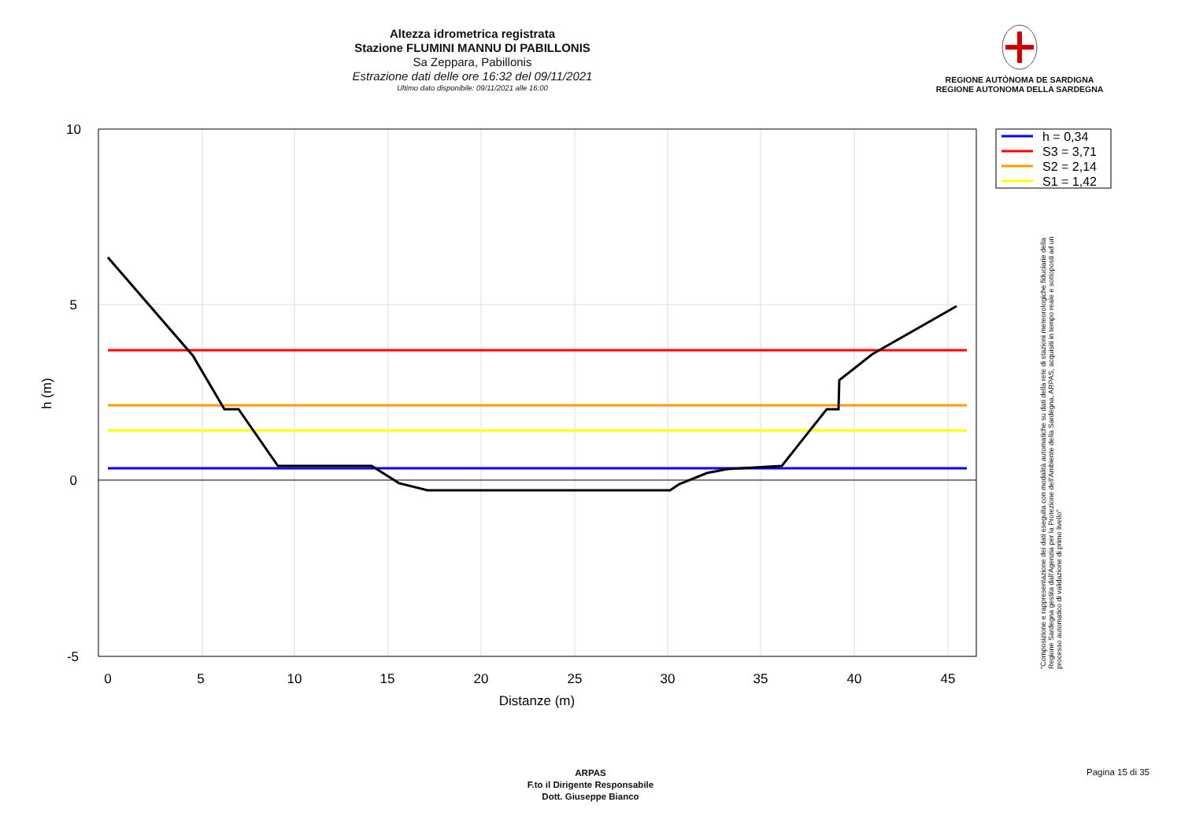Altezza idrometrica registrata
Stazione FLUMINI MANNU DI PABILLONIS
Sa Zeppara, Pabillonis
Estrazione dati delle ore 16:32 del 09/11/2021
Ultimo dato disponibile: 09/11/2021 alle 16:00
REGIONE AUTÒNOMA DE SARDIGNA
REGIONE AUTONOMA DELLA SARDEGNA
0
5
10
15
20
25
30
35
40
45
10
5
0
-5
Distanze (m)
h (m)
h = 0,34
S3 = 3,71
S2 = 2,14
S1 = 1,42
"Composizione e rappresentazione dei dati eseguita con modalità automatiche su dati della rete di stazioni meteorologiche fiduciarie della Regione Sardegna gestita dall'Agenzia per la Protezione dell'Ambiente della Sardegna, ARPAS, acquisiti in tempo reale e sottoposti ad un processo automatico di validazione di primo livello"
ARPAS
F.to il Dirigente Responsabile
Dott. Giuseppe Bianco
Pagina 15 di 35